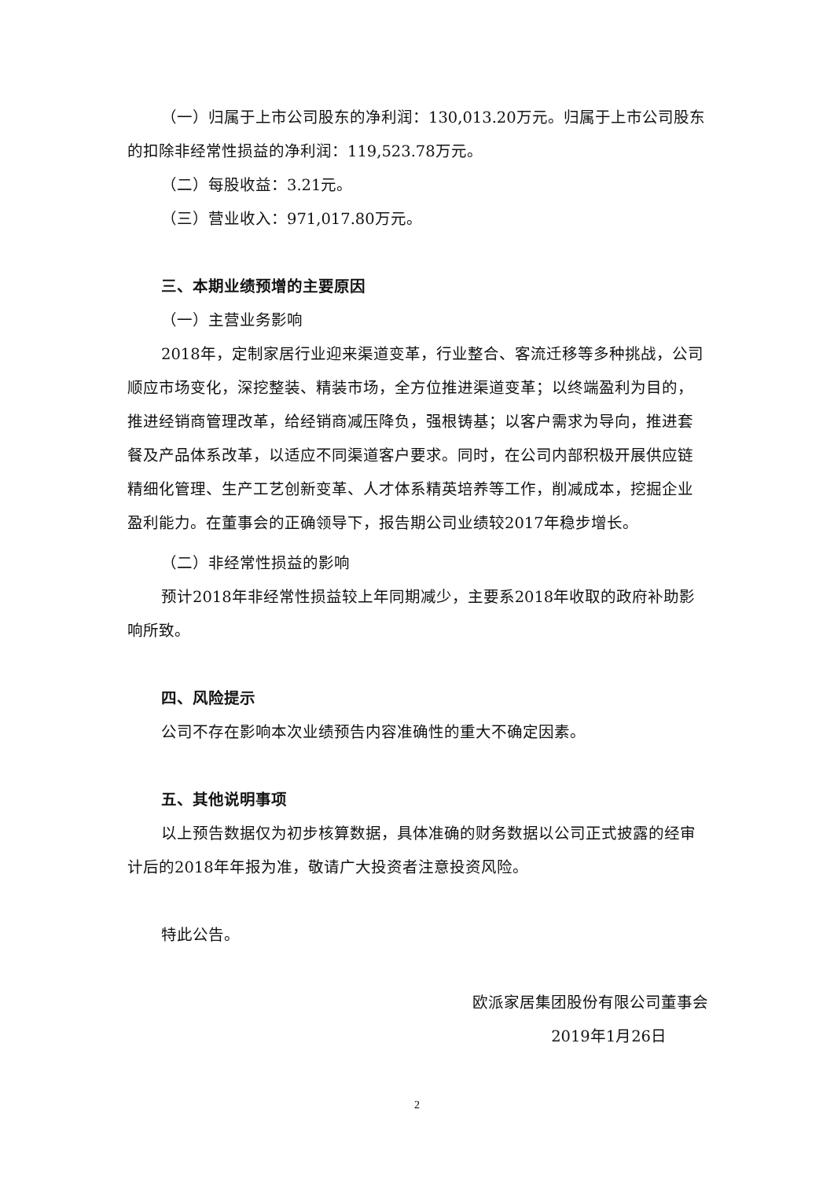（一）归属于上市公司股东的净利润：130,013.20万元。归属于上市公司股东的扣除非经常性损益的净利润：119,523.78万元。
（二）每股收益：3.21元。
（三）营业收入：971,017.80万元。
三、本期业绩预增的主要原因
（一）主营业务影响
2018年，定制家居行业迎来渠道变革，行业整合、客流迁移等多种挑战，公司顺应市场变化，深挖整装、精装市场，全方位推进渠道变革；以终端盈利为目的，推进经销商管理改革，给经销商减压降负，强根铸基；以客户需求为导向，推进套餐及产品体系改革，以适应不同渠道客户要求。同时，在公司内部积极开展供应链精细化管理、生产工艺创新变革、人才体系精英培养等工作，削减成本，挖掘企业盈利能力。在董事会的正确领导下，报告期公司业绩较2017年稳步增长。
（二）非经常性损益的影响
预计2018年非经常性损益较上年同期减少，主要系2018年收取的政府补助影响所致。
四、风险提示
公司不存在影响本次业绩预告内容准确性的重大不确定因素。
五、其他说明事项
以上预告数据仅为初步核算数据，具体准确的财务数据以公司正式披露的经审计后的2018年年报为准，敬请广大投资者注意投资风险。
特此公告。
欧派家居集团股份有限公司董事会
2019年1月26日
2